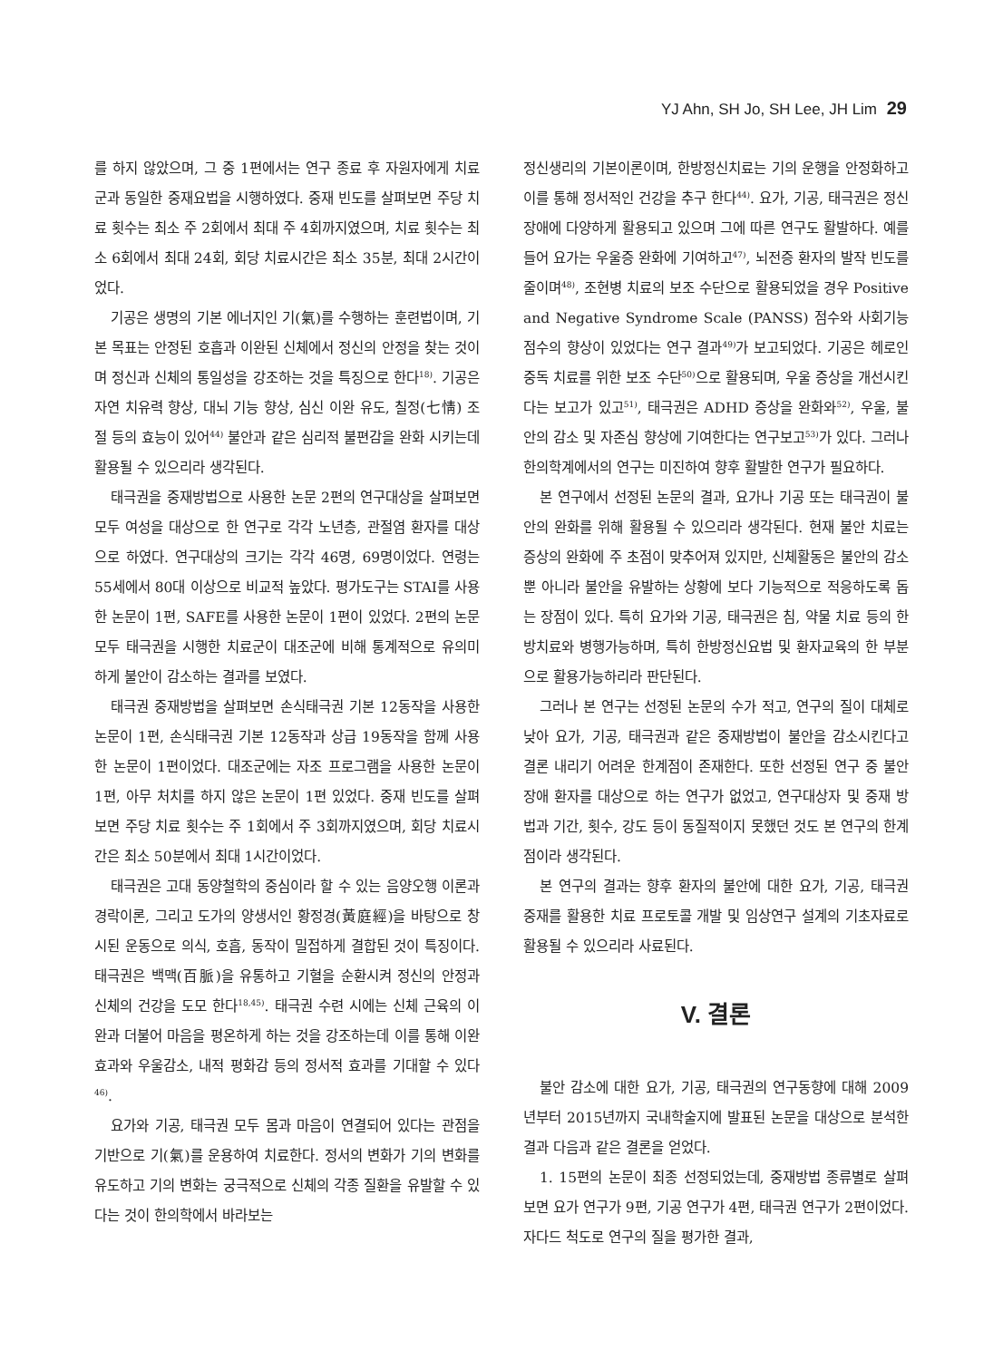YJ Ahn, SH Jo, SH Lee, JH Lim 29
를 하지 않았으며, 그 중 1편에서는 연구 종료 후 자원자에게 치료군과 동일한 중재요법을 시행하였다. 중재 빈도를 살펴보면 주당 치료 횟수는 최소 주 2회에서 최대 주 4회까지였으며, 치료 횟수는 최소 6회에서 최대 24회, 회당 치료시간은 최소 35분, 최대 2시간이었다.
기공은 생명의 기본 에너지인 기(氣)를 수행하는 훈련법이며, 기본 목표는 안정된 호흡과 이완된 신체에서 정신의 안정을 찾는 것이며 정신과 신체의 통일성을 강조하는 것을 특징으로 한다<sup>18)</sup>. 기공은 자연 치유력 향상, 대뇌 기능 향상, 심신 이완 유도, 칠정(七情) 조절 등의 효능이 있어<sup>44)</sup> 불안과 같은 심리적 불편감을 완화 시키는데 활용될 수 있으리라 생각된다.
태극권을 중재방법으로 사용한 논문 2편의 연구대상을 살펴보면 모두 여성을 대상으로 한 연구로 각각 노년층, 관절염 환자를 대상으로 하였다. 연구대상의 크기는 각각 46명, 69명이었다. 연령는 55세에서 80대 이상으로 비교적 높았다. 평가도구는 STAI를 사용한 논문이 1편, SAFE를 사용한 논문이 1편이 있었다. 2편의 논문 모두 태극권을 시행한 치료군이 대조군에 비해 통계적으로 유의미하게 불안이 감소하는 결과를 보였다.
태극권 중재방법을 살펴보면 손식태극권 기본 12동작을 사용한 논문이 1편, 손식태극권 기본 12동작과 상급 19동작을 함께 사용한 논문이 1편이었다. 대조군에는 자조 프로그램을 사용한 논문이 1편, 아무 처치를 하지 않은 논문이 1편 있었다. 중재 빈도를 살펴보면 주당 치료 횟수는 주 1회에서 주 3회까지였으며, 회당 치료시간은 최소 50분에서 최대 1시간이었다.
태극권은 고대 동양철학의 중심이라 할 수 있는 음양오행 이론과 경락이론, 그리고 도가의 양생서인 황정경(黃庭經)을 바탕으로 창시된 운동으로 의식, 호흡, 동작이 밀접하게 결합된 것이 특징이다. 태극권은 백맥(百脈)을 유통하고 기혈을 순환시켜 정신의 안정과 신체의 건강을 도모 한다<sup>18,45)</sup>. 태극권 수련 시에는 신체 근육의 이완과 더불어 마음을 평온하게 하는 것을 강조하는데 이를 통해 이완효과와 우울감소, 내적 평화감 등의 정서적 효과를 기대할 수 있다<sup>46)</sup>.
요가와 기공, 태극권 모두 몸과 마음이 연결되어 있다는 관점을 기반으로 기(氣)를 운용하여 치료한다. 정서의 변화가 기의 변화를 유도하고 기의 변화는 궁극적으로 신체의 각종 질환을 유발할 수 있다는 것이 한의학에서 바라보는
정신생리의 기본이론이며, 한방정신치료는 기의 운행을 안정화하고 이를 통해 정서적인 건강을 추구 한다<sup>44)</sup>. 요가, 기공, 태극권은 정신장애에 다양하게 활용되고 있으며 그에 따른 연구도 활발하다. 예를 들어 요가는 우울증 완화에 기여하고<sup>47)</sup>, 뇌전증 환자의 발작 빈도를 줄이며<sup>48)</sup>, 조현병 치료의 보조 수단으로 활용되었을 경우 Positive and Negative Syndrome Scale (PANSS) 점수와 사회기능 점수의 향상이 있었다는 연구 결과<sup>49)</sup>가 보고되었다. 기공은 헤로인 중독 치료를 위한 보조 수단<sup>50)</sup>으로 활용되며, 우울 증상을 개선시킨다는 보고가 있고<sup>51)</sup>, 태극권은 ADHD 증상을 완화와<sup>52)</sup>, 우울, 불안의 감소 및 자존심 향상에 기여한다는 연구보고<sup>53)</sup>가 있다. 그러나 한의학계에서의 연구는 미진하여 향후 활발한 연구가 필요하다.
본 연구에서 선정된 논문의 결과, 요가나 기공 또는 태극권이 불안의 완화를 위해 활용될 수 있으리라 생각된다. 현재 불안 치료는 증상의 완화에 주 초점이 맞추어져 있지만, 신체활동은 불안의 감소뿐 아니라 불안을 유발하는 상황에 보다 기능적으로 적응하도록 돕는 장점이 있다. 특히 요가와 기공, 태극권은 침, 약물 치료 등의 한방치료와 병행가능하며, 특히 한방정신요법 및 환자교육의 한 부분으로 활용가능하리라 판단된다.
그러나 본 연구는 선정된 논문의 수가 적고, 연구의 질이 대체로 낮아 요가, 기공, 태극권과 같은 중재방법이 불안을 감소시킨다고 결론 내리기 어려운 한계점이 존재한다. 또한 선정된 연구 중 불안장애 환자를 대상으로 하는 연구가 없었고, 연구대상자 및 중재 방법과 기간, 횟수, 강도 등이 동질적이지 못했던 것도 본 연구의 한계점이라 생각된다.
본 연구의 결과는 향후 환자의 불안에 대한 요가, 기공, 태극권 중재를 활용한 치료 프로토콜 개발 및 임상연구 설계의 기초자료로 활용될 수 있으리라 사료된다.
V. 결론
불안 감소에 대한 요가, 기공, 태극권의 연구동향에 대해 2009년부터 2015년까지 국내학술지에 발표된 논문을 대상으로 분석한 결과 다음과 같은 결론을 얻었다.
1. 15편의 논문이 최종 선정되었는데, 중재방법 종류별로 살펴보면 요가 연구가 9편, 기공 연구가 4편, 태극권 연구가 2편이었다. 자다드 척도로 연구의 질을 평가한 결과,